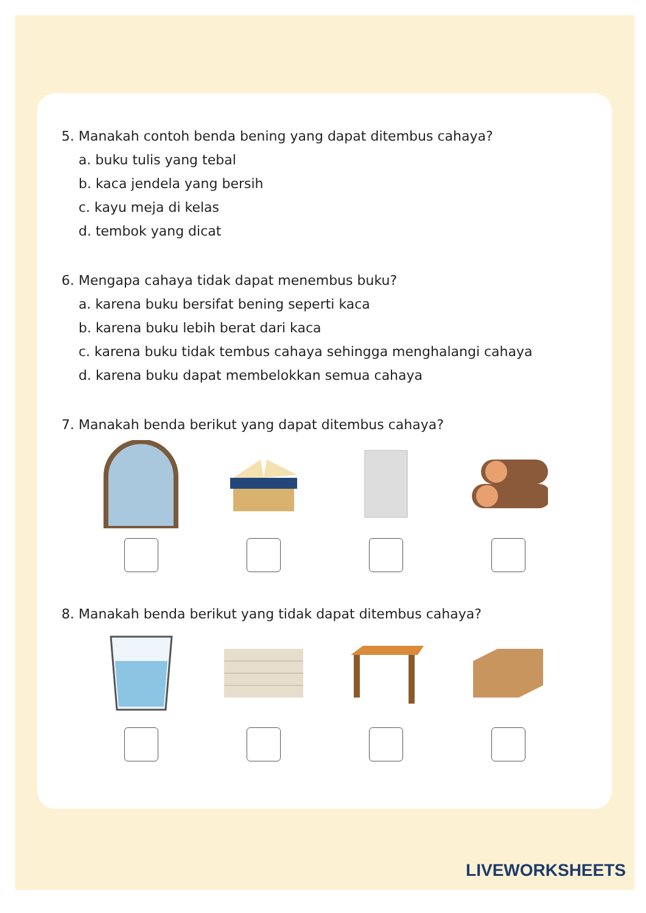5. Manakah contoh benda bening yang dapat ditembus cahaya?
a. buku tulis yang tebal
b. kaca jendela yang bersih
c. kayu meja di kelas
d. tembok yang dicat
6. Mengapa cahaya tidak dapat menembus buku?
a. karena buku bersifat bening seperti kaca
b. karena buku lebih berat dari kaca
c. karena buku tidak tembus cahaya sehingga menghalangi cahaya
d. karena buku dapat membelokkan semua cahaya
7. Manakah benda berikut yang dapat ditembus cahaya?
8. Manakah benda berikut yang tidak dapat ditembus cahaya?
LIVEWORKSHEETS